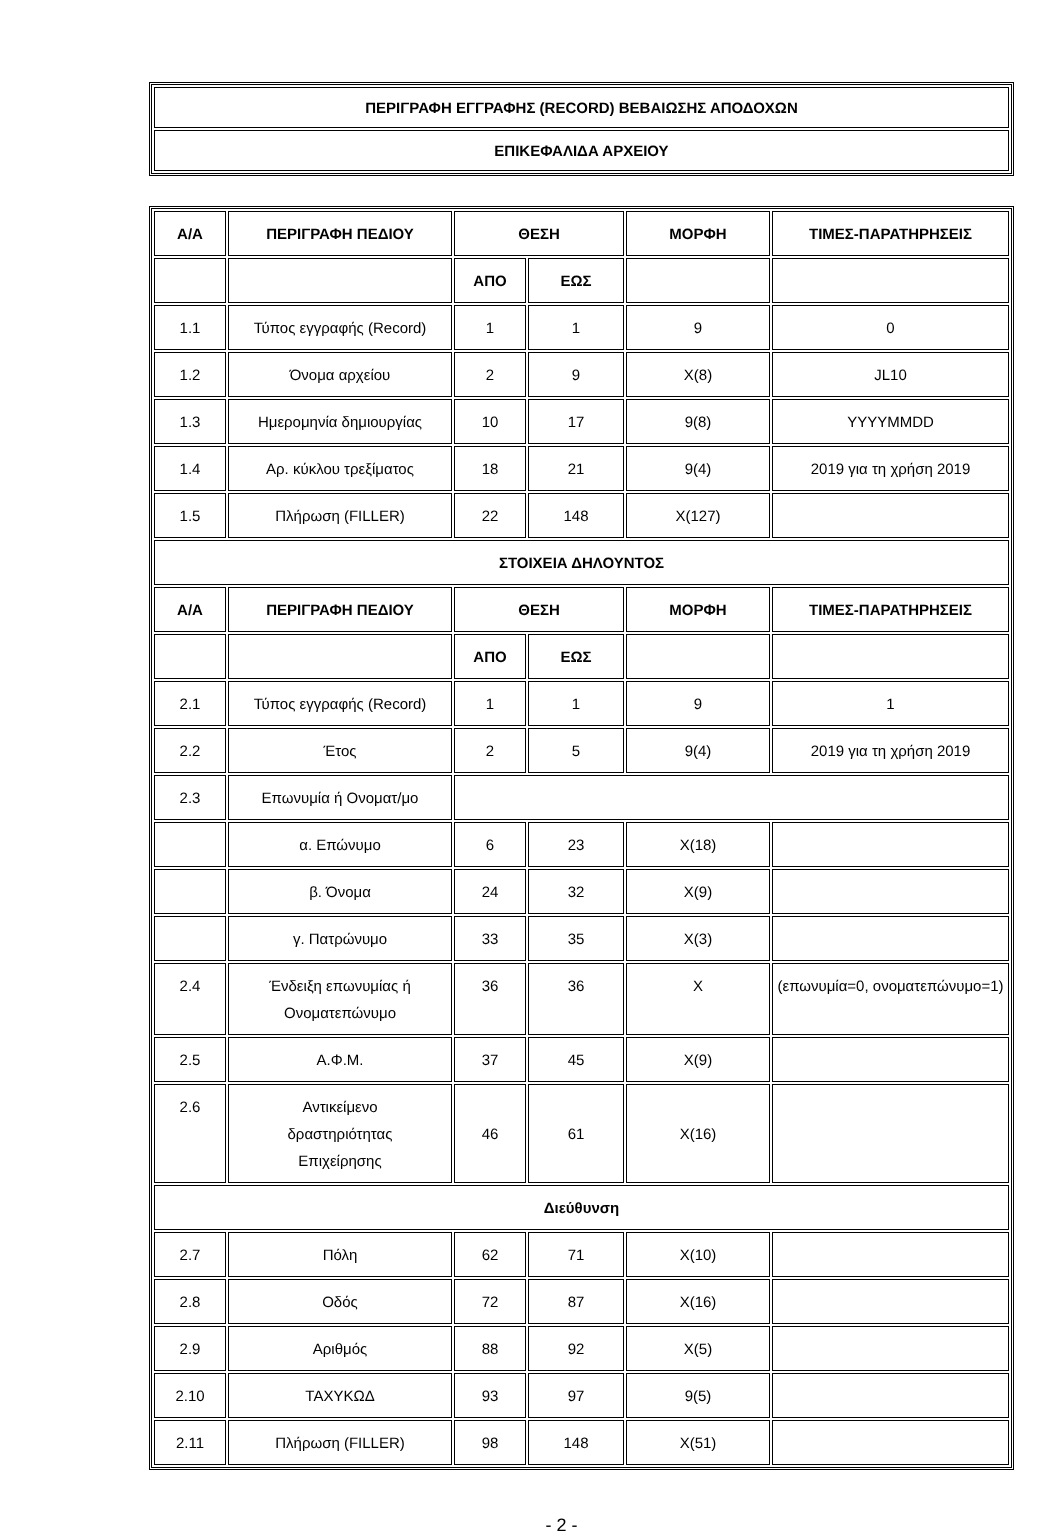| ΠΕΡΙΓΡΑΦΗ ΕΓΓΡΑΦΗΣ (RECORD) ΒΕΒΑΙΩΣΗΣ ΑΠΟΔΟΧΩΝ |
| --- |
| ΕΠΙΚΕΦΑΛΙΔΑ ΑΡΧΕΙΟΥ |
| Α/Α | ΠΕΡΙΓΡΑΦΗ ΠΕΔΙΟΥ | ΘΕΣΗ | | ΜΟΡΦΗ | ΤΙΜΕΣ-ΠΑΡΑΤΗΡΗΣΕΙΣ |
| --- | --- | --- | --- | --- | --- |
| | | ΑΠΟ | ΕΩΣ | | |
| 1.1 | Τύπος εγγραφής (Record) | 1 | 1 | 9 | 0 |
| 1.2 | Όνομα αρχείου | 2 | 9 | X(8) | JL10 |
| 1.3 | Ημερομηνία δημιουργίας | 10 | 17 | 9(8) | YYYYMMDD |
| 1.4 | Αρ. κύκλου τρεξίματος | 18 | 21 | 9(4) | 2019 για τη χρήση 2019 |
| 1.5 | Πλήρωση (FILLER) | 22 | 148 | X(127) | |
| ΣΤΟΙΧΕΙΑ ΔΗΛΟΥΝΤΟΣ | | | | | |
| Α/Α | ΠΕΡΙΓΡΑΦΗ ΠΕΔΙΟΥ | ΘΕΣΗ | | ΜΟΡΦΗ | ΤΙΜΕΣ-ΠΑΡΑΤΗΡΗΣΕΙΣ |
| | | ΑΠΟ | ΕΩΣ | | |
| 2.1 | Τύπος εγγραφής (Record) | 1 | 1 | 9 | 1 |
| 2.2 | Έτος | 2 | 5 | 9(4) | 2019 για τη χρήση 2019 |
| 2.3 | Επωνυμία ή Ονοματ/μο | | | | |
| | α. Επώνυμο | 6 | 23 | X(18) | |
| | β. Όνομα | 24 | 32 | X(9) | |
| | γ. Πατρώνυμο | 33 | 35 | X(3) | |
| 2.4 | Ένδειξη επωνυμίας ή Ονοματεπώνυμο | 36 | 36 | X | (επωνυμία=0, ονοματεπώνυμο=1) |
| 2.5 | Α.Φ.Μ. | 37 | 45 | X(9) | |
| 2.6 | Αντικείμενο δραστηριότητας Επιχείρησης | 46 | 61 | X(16) | |
| Διεύθυνση | | | | | |
| 2.7 | Πόλη | 62 | 71 | X(10) | |
| 2.8 | Οδός | 72 | 87 | X(16) | |
| 2.9 | Αριθμός | 88 | 92 | X(5) | |
| 2.10 | ΤΑΧΥΚΩΔ | 93 | 97 | 9(5) | |
| 2.11 | Πλήρωση (FILLER) | 98 | 148 | X(51) | |
- 2 -